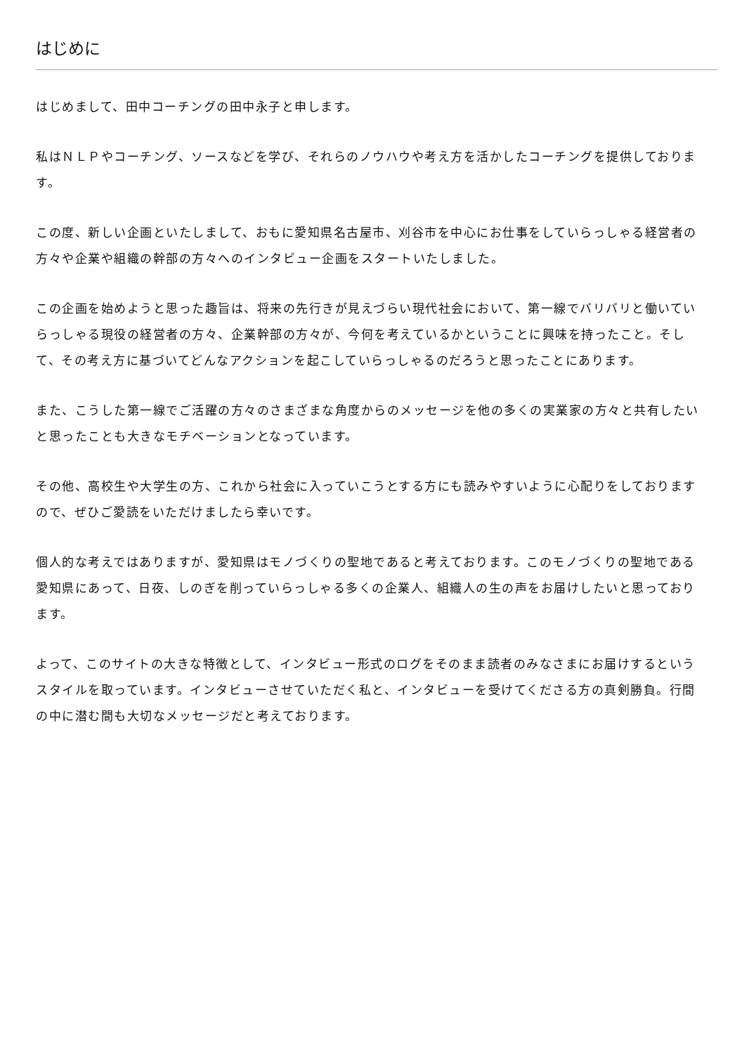はじめに
はじめまして、田中コーチングの田中永子と申します。
私はＮＬＰやコーチング、ソースなどを学び、それらのノウハウや考え方を活かしたコーチングを提供しております。
この度、新しい企画といたしまして、おもに愛知県名古屋市、刈谷市を中心にお仕事をしていらっしゃる経営者の方々や企業や組織の幹部の方々へのインタビュー企画をスタートいたしました。
この企画を始めようと思った趣旨は、将来の先行きが見えづらい現代社会において、第一線でバリバリと働いていらっしゃる現役の経営者の方々、企業幹部の方々が、今何を考えているかということに興味を持ったこと。そして、その考え方に基づいてどんなアクションを起こしていらっしゃるのだろうと思ったことにあります。
また、こうした第一線でご活躍の方々のさまざまな角度からのメッセージを他の多くの実業家の方々と共有したいと思ったことも大きなモチベーションとなっています。
その他、高校生や大学生の方、これから社会に入っていこうとする方にも読みやすいように心配りをしておりますので、ぜひご愛読をいただけましたら幸いです。
個人的な考えではありますが、愛知県はモノづくりの聖地であると考えております。このモノづくりの聖地である愛知県にあって、日夜、しのぎを削っていらっしゃる多くの企業人、組織人の生の声をお届けしたいと思っております。
よって、このサイトの大きな特徴として、インタビュー形式のログをそのまま読者のみなさまにお届けするというスタイルを取っています。インタビューさせていただく私と、インタビューを受けてくださる方の真剣勝負。行間の中に潜む間も大切なメッセージだと考えております。